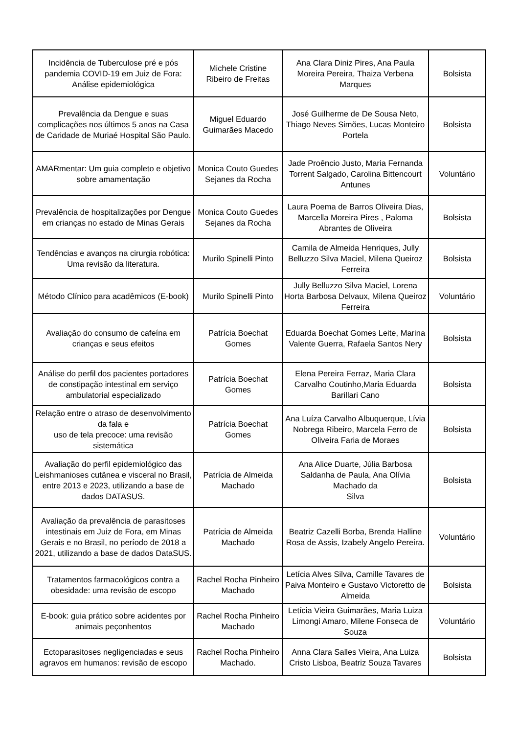| Incidência de Tuberculose pré e pós pandemia COVID-19 em Juiz de Fora: Análise epidemiológica | Michele Cristine Ribeiro de Freitas | Ana Clara Diniz Pires, Ana Paula Moreira Pereira, Thaiza Verbena Marques | Bolsista |
| Prevalência da Dengue e suas complicações nos últimos 5 anos na Casa de Caridade de Muriaé Hospital São Paulo. | Miguel Eduardo Guimarães Macedo | José Guilherme de De Sousa Neto, Thiago Neves Simões, Lucas Monteiro Portela | Bolsista |
| AMARmentar: Um guia completo e objetivo sobre amamentação | Monica Couto Guedes Sejanes da Rocha | Jade Proêncio Justo, Maria Fernanda Torrent Salgado, Carolina Bittencourt Antunes | Voluntário |
| Prevalência de hospitalizações por Dengue em crianças no estado de Minas Gerais | Monica Couto Guedes Sejanes da Rocha | Laura Poema de Barros Oliveira Dias, Marcella Moreira Pires , Paloma Abrantes de Oliveira | Bolsista |
| Tendências e avanços na cirurgia robótica: Uma revisão da literatura. | Murilo Spinelli Pinto | Camila de Almeida Henriques, Jully Belluzzo Silva Maciel, Milena Queiroz Ferreira | Bolsista |
| Método Clínico para acadêmicos (E-book) | Murilo Spinelli Pinto | Jully Belluzzo Silva Maciel, Lorena Horta Barbosa Delvaux, Milena Queiroz Ferreira | Voluntário |
| Avaliação do consumo de cafeína em crianças e seus efeitos | Patrícia Boechat Gomes | Eduarda Boechat Gomes Leite, Marina Valente Guerra, Rafaela Santos Nery | Bolsista |
| Análise do perfil dos pacientes portadores de constipação intestinal em serviço ambulatorial especializado | Patrícia Boechat Gomes | Elena Pereira Ferraz, Maria Clara Carvalho Coutinho,Maria Eduarda Barillari Cano | Bolsista |
| Relação entre o atraso de desenvolvimento da fala e uso de tela precoce: uma revisão sistemática | Patrícia Boechat Gomes | Ana Luíza Carvalho Albuquerque, Lívia Nobrega Ribeiro, Marcela Ferro de Oliveira Faria de Moraes | Bolsista |
| Avaliação do perfil epidemiológico das Leishmanioses cutânea e visceral no Brasil, entre 2013 e 2023, utilizando a base de dados DATASUS. | Patrícia de Almeida Machado | Ana Alice Duarte, Júlia Barbosa Saldanha de Paula, Ana Olívia Machado da Silva | Bolsista |
| Avaliação da prevalência de parasitoses intestinais em Juiz de Fora, em Minas Gerais e no Brasil, no período de 2018 a 2021, utilizando a base de dados DataSUS. | Patrícia de Almeida Machado | Beatriz Cazelli Borba, Brenda Halline Rosa de Assis, Izabely Angelo Pereira. | Voluntário |
| Tratamentos farmacológicos contra a obesidade: uma revisão de escopo | Rachel Rocha Pinheiro Machado | Letícia Alves Silva, Camille Tavares de Paiva Monteiro e Gustavo Victoretto de Almeida | Bolsista |
| E-book: guia prático sobre acidentes por animais peçonhentos | Rachel Rocha Pinheiro Machado | Letícia Vieira Guimarães, Maria Luiza Limongi Amaro, Milene Fonseca de Souza | Voluntário |
| Ectoparasitoses negligenciadas e seus agravos em humanos: revisão de escopo | Rachel Rocha Pinheiro Machado. | Anna Clara Salles Vieira, Ana Luiza Cristo Lisboa, Beatriz Souza Tavares | Bolsista |